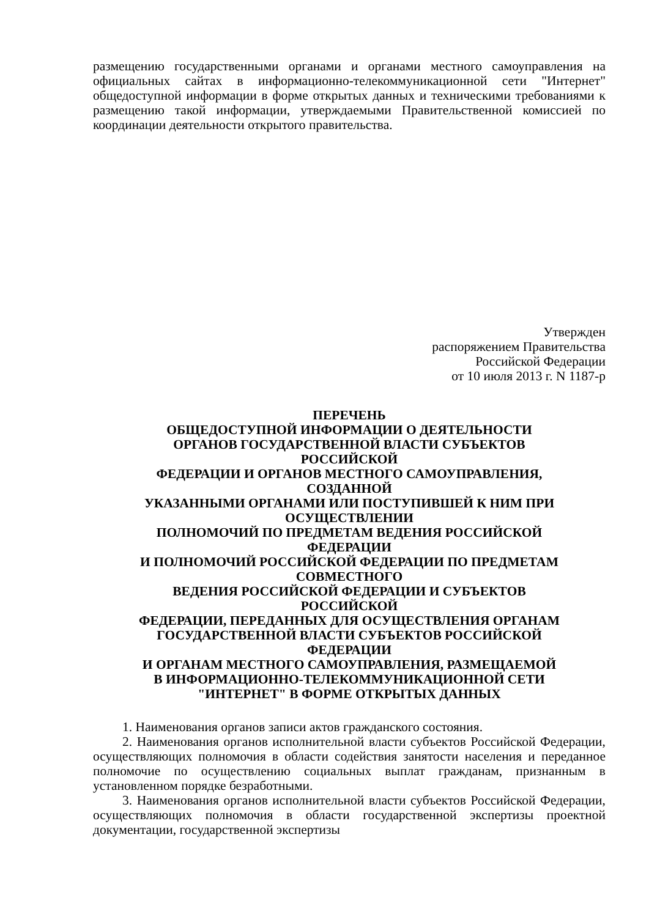размещению государственными органами и органами местного самоуправления на официальных сайтах в информационно-телекоммуникационной сети "Интернет" общедоступной информации в форме открытых данных и техническими требованиями к размещению такой информации, утверждаемыми Правительственной комиссией по координации деятельности открытого правительства.
Утвержден
распоряжением Правительства
Российской Федерации
от 10 июля 2013 г. N 1187-р
ПЕРЕЧЕНЬ
ОБЩЕДОСТУПНОЙ ИНФОРМАЦИИ О ДЕЯТЕЛЬНОСТИ
ОРГАНОВ ГОСУДАРСТВЕННОЙ ВЛАСТИ СУБЪЕКТОВ
РОССИЙСКОЙ
ФЕДЕРАЦИИ И ОРГАНОВ МЕСТНОГО САМОУПРАВЛЕНИЯ,
СОЗДАННОЙ
УКАЗАННЫМИ ОРГАНАМИ ИЛИ ПОСТУПИВШЕЙ К НИМ ПРИ
ОСУЩЕСТВЛЕНИИ
ПОЛНОМОЧИЙ ПО ПРЕДМЕТАМ ВЕДЕНИЯ РОССИЙСКОЙ
ФЕДЕРАЦИИ
И ПОЛНОМОЧИЙ РОССИЙСКОЙ ФЕДЕРАЦИИ ПО ПРЕДМЕТАМ
СОВМЕСТНОГО
ВЕДЕНИЯ РОССИЙСКОЙ ФЕДЕРАЦИИ И СУБЪЕКТОВ
РОССИЙСКОЙ
ФЕДЕРАЦИИ, ПЕРЕДАННЫХ ДЛЯ ОСУЩЕСТВЛЕНИЯ ОРГАНАМ
ГОСУДАРСТВЕННОЙ ВЛАСТИ СУБЪЕКТОВ РОССИЙСКОЙ
ФЕДЕРАЦИИ
И ОРГАНАМ МЕСТНОГО САМОУПРАВЛЕНИЯ, РАЗМЕЩАЕМОЙ
В ИНФОРМАЦИОННО-ТЕЛЕКОММУНИКАЦИОННОЙ СЕТИ
"ИНТЕРНЕТ" В ФОРМЕ ОТКРЫТЫХ ДАННЫХ
1. Наименования органов записи актов гражданского состояния.
2. Наименования органов исполнительной власти субъектов Российской Федерации, осуществляющих полномочия в области содействия занятости населения и переданное полномочие по осуществлению социальных выплат гражданам, признанным в установленном порядке безработными.
3. Наименования органов исполнительной власти субъектов Российской Федерации, осуществляющих полномочия в области государственной экспертизы проектной документации, государственной экспертизы